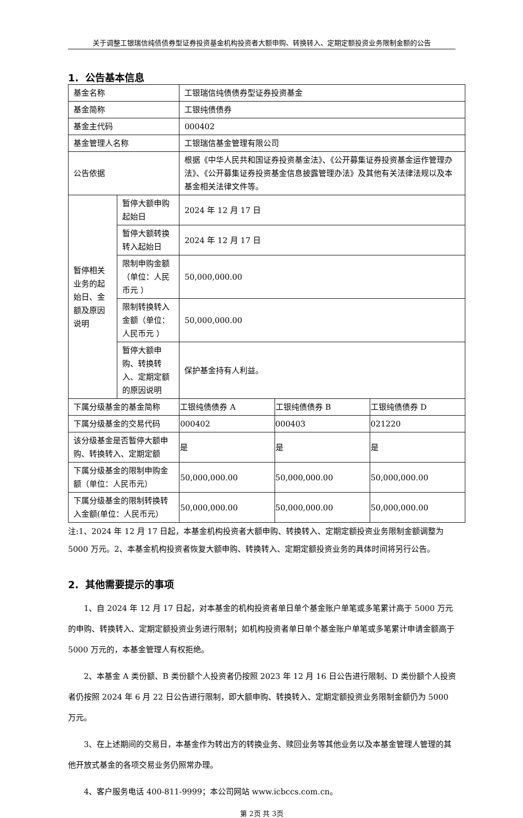关于调整工银瑞信纯债债券型证券投资基金机构投资者大额申购、转换转入、定期定额投资业务限制金额的公告
1. 公告基本信息
| 基金名称 | | 工银瑞信纯债债券型证券投资基金 | | |
| 基金简称 | | 工银纯债债券 | | |
| 基金主代码 | | 000402 | | |
| 基金管理人名称 | | 工银瑞信基金管理有限公司 | | |
| 公告依据 | | 根据《中华人民共和国证券投资基金法》、《公开募集证券投资基金运作管理办法》、《公开募集证券投资基金信息披露管理办法》及其他有关法律法规以及本基金相关法律文件等。 | | |
| 暂停相关业务的起始日、金额及原因说明 | 暂停大额申购起始日 | 2024 年 12 月 17 日 | | |
| | 暂停大额转换转入起始日 | 2024 年 12 月 17 日 | | |
| | 限制申购金额（单位：人民币元 ） | 50,000,000.00 | | |
| | 限制转换转入金额（单位：人民币元 ） | 50,000,000.00 | | |
| | 暂停大额申购、转换转入、定期定额的原因说明 | 保护基金持有人利益。 | | |
| 下属分级基金的基金简称 | | 工银纯债债券 A | 工银纯债债券 B | 工银纯债债券 D |
| 下属分级基金的交易代码 | | 000402 | 000403 | 021220 |
| 该分级基金是否暂停大额申购、转换转入、定期定额 | | 是 | 是 | 是 |
| 下属分级基金的限制申购金额（单位：人民币元） | | 50,000,000.00 | 50,000,000.00 | 50,000,000.00 |
| 下属分级基金的限制转换转入金额(单位：人民币元） | | 50,000,000.00 | 50,000,000.00 | 50,000,000.00 |
注:1、2024 年 12 月 17 日起，本基金机构投资者大额申购、转换转入、定期定额投资业务限制金额调整为 5000 万元。2、本基金机构投资者恢复大额申购、转换转入、定期定额投资业务的具体时间将另行公告。
2. 其他需要提示的事项
1、自 2024 年 12 月 17 日起，对本基金的机构投资者单日单个基金账户单笔或多笔累计高于 5000 万元的申购、转换转入、定期定额投资业务进行限制；如机构投资者单日单个基金账户单笔或多笔累计申请金额高于 5000 万元的，本基金管理人有权拒绝。
2、本基金 A 类份额、B 类份额个人投资者仍按照 2023 年 12 月 16 日公告进行限制、D 类份额个人投资者仍按照 2024 年 6 月 22 日公告进行限制，即大额申购、转换转入、定期定额投资业务限制金额仍为 5000 万元。
3、在上述期间的交易日，本基金作为转出方的转换业务、赎回业务等其他业务以及本基金管理人管理的其他开放式基金的各项交易业务仍照常办理。
4、客户服务电话 400-811-9999；本公司网站 www.icbccs.com.cn。
第 2页 共 3页